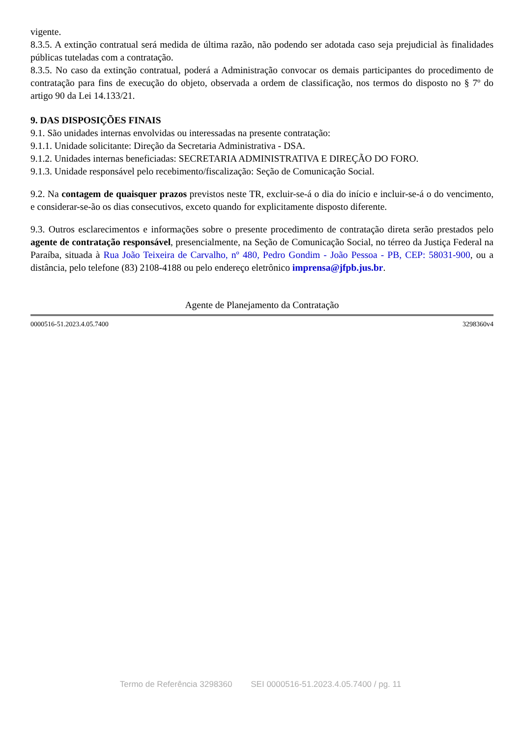vigente.
8.3.5. A extinção contratual será medida de última razão, não podendo ser adotada caso seja prejudicial às finalidades públicas tuteladas com a contratação.
8.3.5. No caso da extinção contratual, poderá a Administração convocar os demais participantes do procedimento de contratação para fins de execução do objeto, observada a ordem de classificação, nos termos do disposto no § 7º do artigo 90 da Lei 14.133/21.
9. DAS DISPOSIÇÕES FINAIS
9.1. São unidades internas envolvidas ou interessadas na presente contratação:
9.1.1. Unidade solicitante: Direção da Secretaria Administrativa - DSA.
9.1.2. Unidades internas beneficiadas: SECRETARIA ADMINISTRATIVA E DIREÇÃO DO FORO.
9.1.3. Unidade responsável pelo recebimento/fiscalização: Seção de Comunicação Social.
9.2. Na contagem de quaisquer prazos previstos neste TR, excluir-se-á o dia do início e incluir-se-á o do vencimento, e considerar-se-ão os dias consecutivos, exceto quando for explicitamente disposto diferente.
9.3. Outros esclarecimentos e informações sobre o presente procedimento de contratação direta serão prestados pelo agente de contratação responsável, presencialmente, na Seção de Comunicação Social, no térreo da Justiça Federal na Paraíba, situada à Rua João Teixeira de Carvalho, nº 480, Pedro Gondim - João Pessoa - PB, CEP: 58031-900, ou a distância, pelo telefone (83) 2108-4188 ou pelo endereço eletrônico imprensa@jfpb.jus.br.
Agente de Planejamento da Contratação
0000516-51.2023.4.05.7400 3298360v4
Termo de Referência 3298360 SEI 0000516-51.2023.4.05.7400 / pg. 11